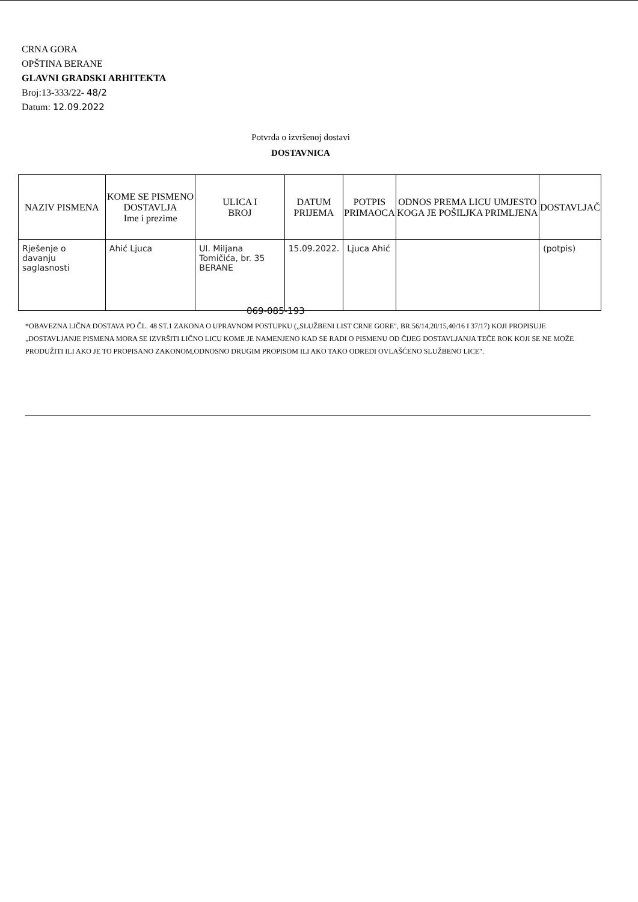CRNA GORA
OPŠTINA BERANE
GLAVNI GRADSKI ARHITEKTA
Broj:13-333/22- 48/2
Datum: 12.09.2022
Potvrda o izvršenoj dostavi
DOSTAVNICA
| NAZIV PISMENA | KOME SE PISMENO DOSTAVLJA Ime i prezime | ULICA I BROJ | DATUM PRIJEMA | POTPIS PRIMAOCA | ODNOS PREMA LICU UMJESTO KOGA JE POŠILJKA PRIMLJENA | DOSTAVLJAČ |
| --- | --- | --- | --- | --- | --- | --- |
| Rješenje o davanju saglasnosti | Ahić Ljuca | Ul. Miljana Tomičića, br. 35 BERANE | 15.09.2022. | Ljuca Ahić | | (potpis) |
069-085-193
*OBAVEZNA LIČNA DOSTAVA PO ČL. 48 ST.1 ZAKONA O UPRAVNOM POSTUPKU („SLUŽBENI LIST CRNE GORE", BR.56/14,20/15,40/16 I 37/17) KOJI PROPISUJE „DOSTAVLJANJE PISMENA MORA SE IZVRŠITI LIČNO LICU KOME JE NAMENJENO KAD SE RADI O PISMENU OD ČIJEG DOSTAVLJANJA TEČE ROK KOJI SE NE MOŽE PRODUŽITI ILI AKO JE TO PROPISANO ZAKONOM,ODNOSNO DRUGIM PROPISOM ILI AKO TAKO ODREDI OVLAŠĆENO SLUŽBENO LICE".